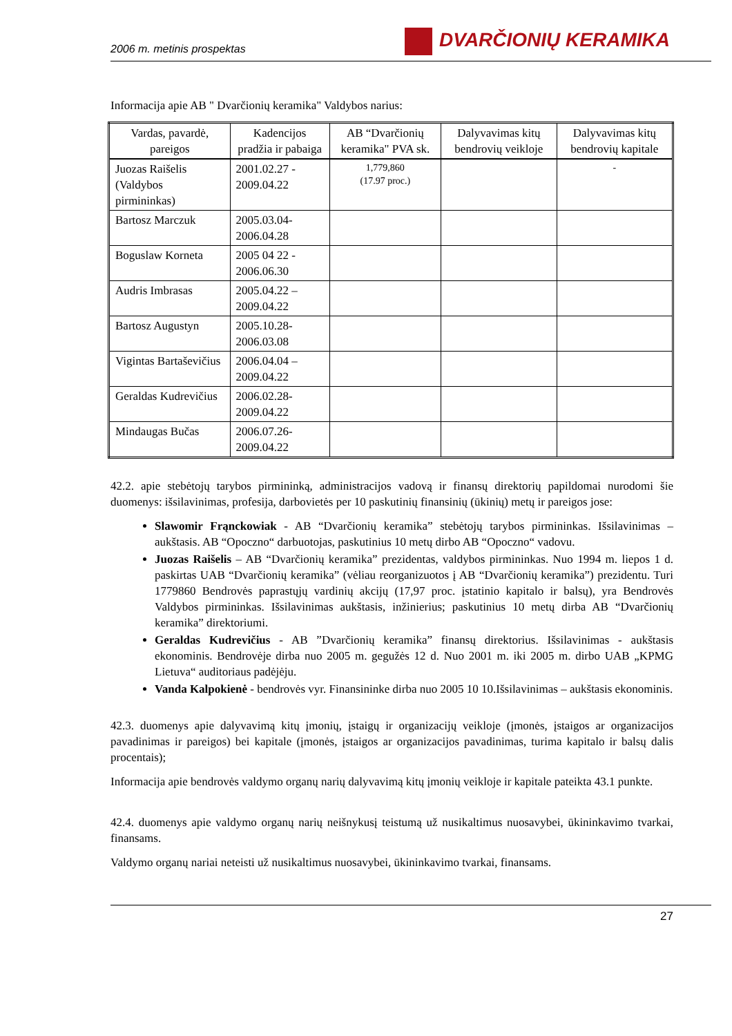2006 m. metinis prospektas
DVARČIONIŲ KERAMIKA
Informacija apie AB " Dvarčionių keramika" Valdybos narius:
| Vardas, pavardė, pareigos | Kadencijos pradžia ir pabaiga | AB “Dvarčionių keramika" PVA sk. | Dalyvavimas kitų bendrovių veikloje | Dalyvavimas kitų bendrovių kapitale |
| --- | --- | --- | --- | --- |
| Juozas Raišelis (Valdybos pirmininkas) | 2001.02.27 - 2009.04.22 | 1,779,860 (17.97 proc.) | | - |
| Bartosz Marczuk | 2005.03.04- 2006.04.28 | | | |
| Boguslaw Korneta | 2005 04 22 - 2006.06.30 | | | |
| Audris Imbrasas | 2005.04.22 – 2009.04.22 | | | |
| Bartosz Augustyn | 2005.10.28- 2006.03.08 | | | |
| Vigintas Bartaševičius | 2006.04.04 – 2009.04.22 | | | |
| Geraldas Kudrevičius | 2006.02.28- 2009.04.22 | | | |
| Mindaugas Bučas | 2006.07.26- 2009.04.22 | | | |
42.2. apie stebėtojų tarybos pirmininką, administracijos vadovą ir finansų direktorių papildomai nurodomi šie duomenys: išsilavinimas, profesija, darbovietės per 10 paskutinių finansinių (ūkinių) metų ir pareigos jose:
Slawomir Frąnckowiak - AB “Dvarčionių keramika” stebėtojų tarybos pirmininkas. Išsilavinimas – aukštasis. AB “Opoczno“ darbuotojas, paskutinius 10 metų dirbo AB “Opoczno“ vadovu.
Juozas Raišelis – AB “Dvarčionių keramika” prezidentas, valdybos pirmininkas. Nuo 1994 m. liepos 1 d. paskirtas UAB “Dvarčionių keramika” (vėliau reorganizuotos į AB “Dvarčionių keramika”) prezidentu. Turi 1779860 Bendrovės paprastųjų vardinių akcijų (17,97 proc. įstatinio kapitalo ir balsų), yra Bendrovės Valdybos pirmininkas. Išsilavinimas aukštasis, inžinierius; paskutinius 10 metų dirba AB “Dvarčionių keramika” direktoriumi.
Geraldas Kudrevičius - AB ”Dvarčionių keramika” finansų direktorius. Išsilavinimas - aukštasis ekonominis. Bendrovėje dirba nuo 2005 m. gegužės 12 d. Nuo 2001 m. iki 2005 m. dirbo UAB „KPMG Lietuva“ auditoriaus padėjėju.
Vanda Kalpokienė - bendrovės vyr. Finansininke dirba nuo 2005 10 10.Išsilavinimas – aukštasis ekonominis.
42.3. duomenys apie dalyvavimą kitų įmonių, įstaigų ir organizacijų veikloje (įmonės, įstaigos ar organizacijos pavadinimas ir pareigos) bei kapitale (įmonės, įstaigos ar organizacijos pavadinimas, turima kapitalo ir balsų dalis procentais);
Informacija apie bendrovės valdymo organų narių dalyvavimą kitų įmonių veikloje ir kapitale pateikta 43.1 punkte.
42.4. duomenys apie valdymo organų narių neišnykusį teistumą už nusikaltimus nuosavybei, ūkininkavimo tvarkai, finansams.
Valdymo organų nariai neteisti už nusikaltimus nuosavybei, ūkininkavimo tvarkai, finansams.
27